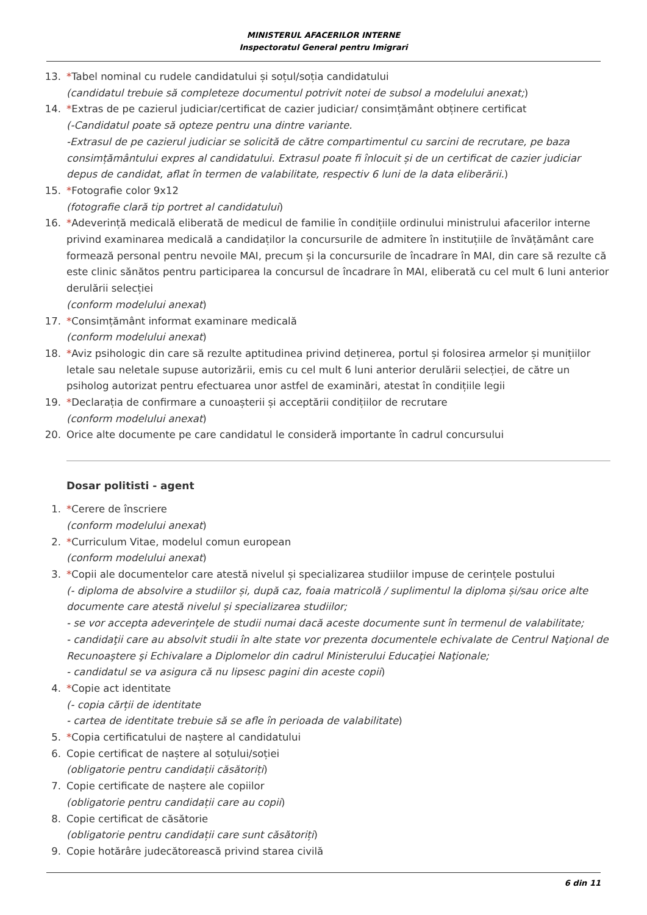MINISTERUL AFACERILOR INTERNE
Inspectoratul General pentru Imigrari
13. *Tabel nominal cu rudele candidatului și soțul/soția candidatului
(candidatul trebuie să completeze documentul potrivit notei de subsol a modelului anexat;)
14. *Extras de pe cazierul judiciar/certificat de cazier judiciar/ consimțământ obținere certificat
(-Candidatul poate să opteze pentru una dintre variante.
-Extrasul de pe cazierul judiciar se solicită de către compartimentul cu sarcini de recrutare, pe baza consimțământului expres al candidatului. Extrasul poate fi înlocuit și de un certificat de cazier judiciar depus de candidat, aflat în termen de valabilitate, respectiv 6 luni de la data eliberării.)
15. *Fotografie color 9x12
(fotografie clară tip portret al candidatului)
16. *Adeverință medicală eliberată de medicul de familie în condițiile ordinului ministrului afacerilor interne privind examinarea medicală a candidaților la concursurile de admitere în instituțiile de învățământ care formează personal pentru nevoile MAI, precum și la concursurile de încadrare în MAI, din care să rezulte că este clinic sănătos pentru participarea la concursul de încadrare în MAI, eliberată cu cel mult 6 luni anterior derulării selecției
(conform modelului anexat)
17. *Consimțământ informat examinare medicală
(conform modelului anexat)
18. *Aviz psihologic din care să rezulte aptitudinea privind deținerea, portul și folosirea armelor și munițiilor letale sau neletale supuse autorizării, emis cu cel mult 6 luni anterior derulării selecției, de către un psiholog autorizat pentru efectuarea unor astfel de examinări, atestat în condițiile legii
19. *Declarația de confirmare a cunoașterii și acceptării condițiilor de recrutare
(conform modelului anexat)
20. Orice alte documente pe care candidatul le consideră importante în cadrul concursului
Dosar politisti - agent
1. *Cerere de înscriere
(conform modelului anexat)
2. *Curriculum Vitae, modelul comun european
(conform modelului anexat)
3. *Copii ale documentelor care atestă nivelul și specializarea studiilor impuse de cerințele postului
(- diploma de absolvire a studiilor și, după caz, foaia matricolă / suplimentul la diploma și/sau orice alte documente care atestă nivelul și specializarea studiilor;
- se vor accepta adeverinţele de studii numai dacă aceste documente sunt în termenul de valabilitate;
- candidaţii care au absolvit studii în alte state vor prezenta documentele echivalate de Centrul Naţional de Recunoaştere şi Echivalare a Diplomelor din cadrul Ministerului Educaţiei Naţionale;
- candidatul se va asigura că nu lipsesc pagini din aceste copii)
4. *Copie act identitate
(- copia cărții de identitate
- cartea de identitate trebuie să se afle în perioada de valabilitate)
5. *Copia certificatului de naștere al candidatului
6. Copie certificat de naștere al soțului/soției
(obligatorie pentru candidații căsătoriți)
7. Copie certificate de naștere ale copiilor
(obligatorie pentru candidații care au copii)
8. Copie certificat de căsătorie
(obligatorie pentru candidații care sunt căsătoriți)
9. Copie hotărâre judecătorească privind starea civilă
6 din 11